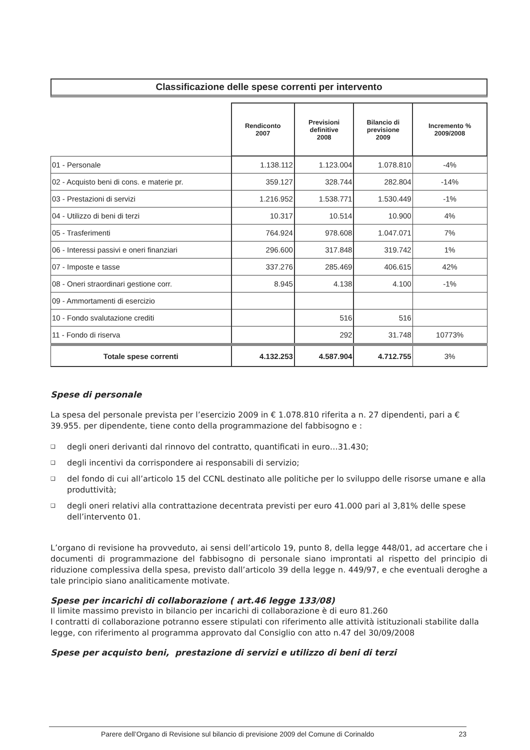Classificazione delle spese correnti per intervento
| | Rendiconto 2007 | Previsioni definitive 2008 | Bilancio di previsione 2009 | Incremento % 2009/2008 |
| --- | --- | --- | --- | --- |
| 01 - Personale | 1.138.112 | 1.123.004 | 1.078.810 | -4% |
| 02 - Acquisto beni di cons. e materie pr. | 359.127 | 328.744 | 282.804 | -14% |
| 03 - Prestazioni di servizi | 1.216.952 | 1.538.771 | 1.530.449 | -1% |
| 04 - Utilizzo di beni di terzi | 10.317 | 10.514 | 10.900 | 4% |
| 05 - Trasferimenti | 764.924 | 978.608 | 1.047.071 | 7% |
| 06 - Interessi passivi e oneri finanziari | 296.600 | 317.848 | 319.742 | 1% |
| 07 - Imposte e tasse | 337.276 | 285.469 | 406.615 | 42% |
| 08 - Oneri straordinari gestione corr. | 8.945 | 4.138 | 4.100 | -1% |
| 09 - Ammortamenti di esercizio | | | | |
| 10 - Fondo svalutazione crediti | | 516 | 516 | |
| 11 - Fondo di riserva | | 292 | 31.748 | 10773% |
| Totale spese correnti | 4.132.253 | 4.587.904 | 4.712.755 | 3% |
Spese di personale
La spesa del personale prevista per l’esercizio 2009 in € 1.078.810 riferita a n. 27 dipendenti, pari a € 39.955. per dipendente, tiene conto della programmazione del fabbisogno e :
❑ degli oneri derivanti dal rinnovo del contratto, quantificati in euro…31.430;
❑ degli incentivi da corrispondere ai responsabili di servizio;
❑ del fondo di cui all’articolo 15 del CCNL destinato alle politiche per lo sviluppo delle risorse umane e alla produttività;
❑ degli oneri relativi alla contrattazione decentrata previsti per euro 41.000 pari al 3,81% delle spese dell’intervento 01.
L’organo di revisione ha provveduto, ai sensi dell’articolo 19, punto 8, della legge 448/01, ad accertare che i documenti di programmazione del fabbisogno di personale siano improntati al rispetto del principio di riduzione complessiva della spesa, previsto dall’articolo 39 della legge n. 449/97, e che eventuali deroghe a tale principio siano analiticamente motivate.
Spese per incarichi di collaborazione ( art.46 legge 133/08)
Il limite massimo previsto in bilancio per incarichi di collaborazione è di euro 81.260
I contratti di collaborazione potranno essere stipulati con riferimento alle attività istituzionali stabilite dalla legge, con riferimento al programma approvato dal Consiglio con atto n.47 del 30/09/2008
Spese per acquisto beni, prestazione di servizi e utilizzo di beni di terzi
Parere dell’Organo di Revisione sul bilancio di previsione 2009 del Comune di Corinaldo 23